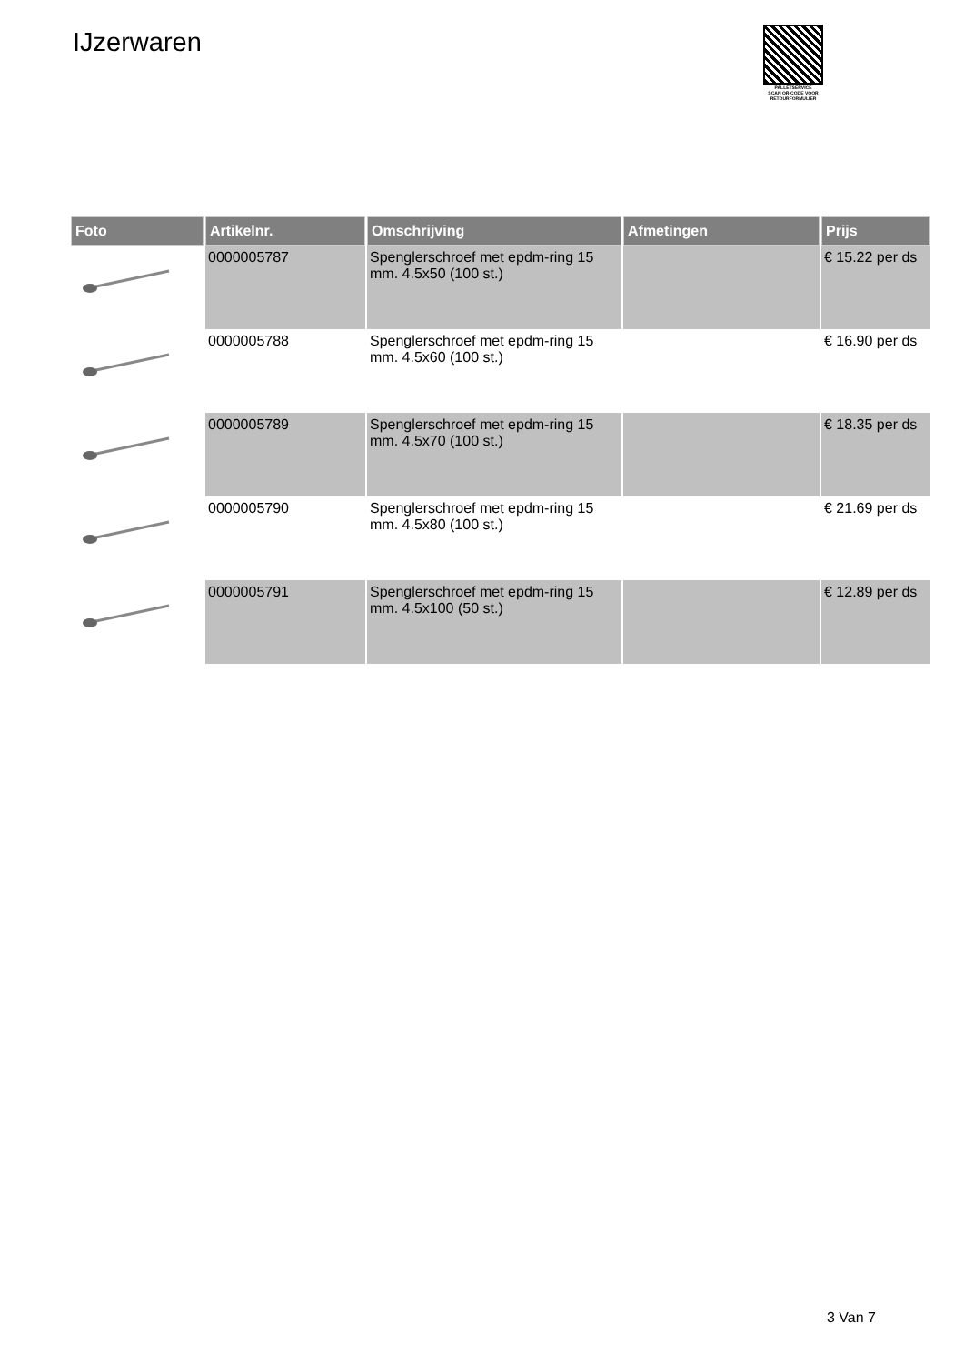IJzerwaren
PALLETSERVICE
SCAN QR-CODE VOOR
RETOURFORMULIER
| Foto | Artikelnr. | Omschrijving | Afmetingen | Prijs |
| --- | --- | --- | --- | --- |
| | 0000005787 | Spenglerschroef met epdm-ring 15 mm. 4.5x50 (100 st.) | | € 15.22 per ds |
| | 0000005788 | Spenglerschroef met epdm-ring 15 mm. 4.5x60 (100 st.) | | € 16.90 per ds |
| | 0000005789 | Spenglerschroef met epdm-ring 15 mm. 4.5x70 (100 st.) | | € 18.35 per ds |
| | 0000005790 | Spenglerschroef met epdm-ring 15 mm. 4.5x80 (100 st.) | | € 21.69 per ds |
| | 0000005791 | Spenglerschroef met epdm-ring 15 mm. 4.5x100 (50 st.) | | € 12.89 per ds |
3 Van 7